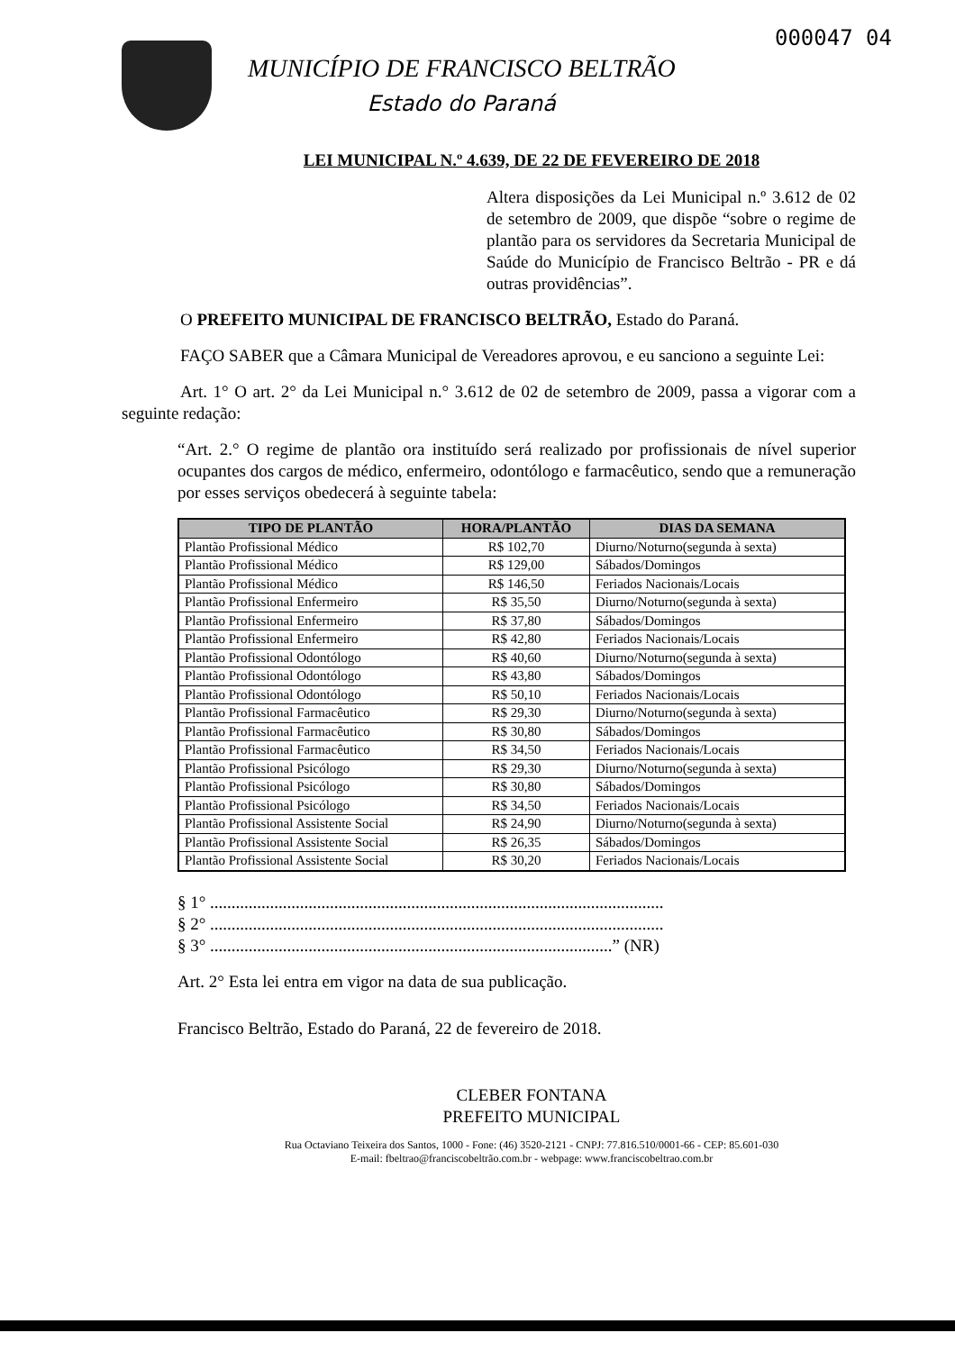000047 04
MUNICÍPIO DE FRANCISCO BELTRÃO
Estado do Paraná
LEI MUNICIPAL N.º 4.639, DE 22 DE FEVEREIRO DE 2018
Altera disposições da Lei Municipal n.º 3.612 de 02 de setembro de 2009, que dispõe “sobre o regime de plantão para os servidores da Secretaria Municipal de Saúde do Município de Francisco Beltrão - PR e dá outras providências”.
O PREFEITO MUNICIPAL DE FRANCISCO BELTRÃO, Estado do Paraná.
FAÇO SABER que a Câmara Municipal de Vereadores aprovou, e eu sanciono a seguinte Lei:
Art. 1° O art. 2° da Lei Municipal n.° 3.612 de 02 de setembro de 2009, passa a vigorar com a seguinte redação:
“Art. 2.° O regime de plantão ora instituído será realizado por profissionais de nível superior ocupantes dos cargos de médico, enfermeiro, odontólogo e farmacêutico, sendo que a remuneração por esses serviços obedecerá à seguinte tabela:
| TIPO DE PLANTÃO | HORA/PLANTÃO | DIAS DA SEMANA |
| --- | --- | --- |
| Plantão Profissional Médico | R$ 102,70 | Diurno/Noturno(segunda à sexta) |
| Plantão Profissional Médico | R$ 129,00 | Sábados/Domingos |
| Plantão Profissional Médico | R$ 146,50 | Feriados Nacionais/Locais |
| Plantão Profissional Enfermeiro | R$ 35,50 | Diurno/Noturno(segunda à sexta) |
| Plantão Profissional Enfermeiro | R$ 37,80 | Sábados/Domingos |
| Plantão Profissional Enfermeiro | R$ 42,80 | Feriados Nacionais/Locais |
| Plantão Profissional Odontólogo | R$ 40,60 | Diurno/Noturno(segunda à sexta) |
| Plantão Profissional Odontólogo | R$ 43,80 | Sábados/Domingos |
| Plantão Profissional Odontólogo | R$ 50,10 | Feriados Nacionais/Locais |
| Plantão Profissional Farmacêutico | R$ 29,30 | Diurno/Noturno(segunda à sexta) |
| Plantão Profissional Farmacêutico | R$ 30,80 | Sábados/Domingos |
| Plantão Profissional Farmacêutico | R$ 34,50 | Feriados Nacionais/Locais |
| Plantão Profissional Psicólogo | R$ 29,30 | Diurno/Noturno(segunda à sexta) |
| Plantão Profissional Psicólogo | R$ 30,80 | Sábados/Domingos |
| Plantão Profissional Psicólogo | R$ 34,50 | Feriados Nacionais/Locais |
| Plantão Profissional Assistente Social | R$ 24,90 | Diurno/Noturno(segunda à sexta) |
| Plantão Profissional Assistente Social | R$ 26,35 | Sábados/Domingos |
| Plantão Profissional Assistente Social | R$ 30,20 | Feriados Nacionais/Locais |
§ 1° ..........................................................................................................
§ 2° ..........................................................................................................
§ 3° ..............................................................................................” (NR)
Art. 2° Esta lei entra em vigor na data de sua publicação.
Francisco Beltrão, Estado do Paraná, 22 de fevereiro de 2018.
CLEBER FONTANA
PREFEITO MUNICIPAL
Rua Octaviano Teixeira dos Santos, 1000 - Fone: (46) 3520-2121 - CNPJ: 77.816.510/0001-66 - CEP: 85.601-030
E-mail: fbeltrao@franciscobeltrão.com.br - webpage: www.franciscobeltrao.com.br